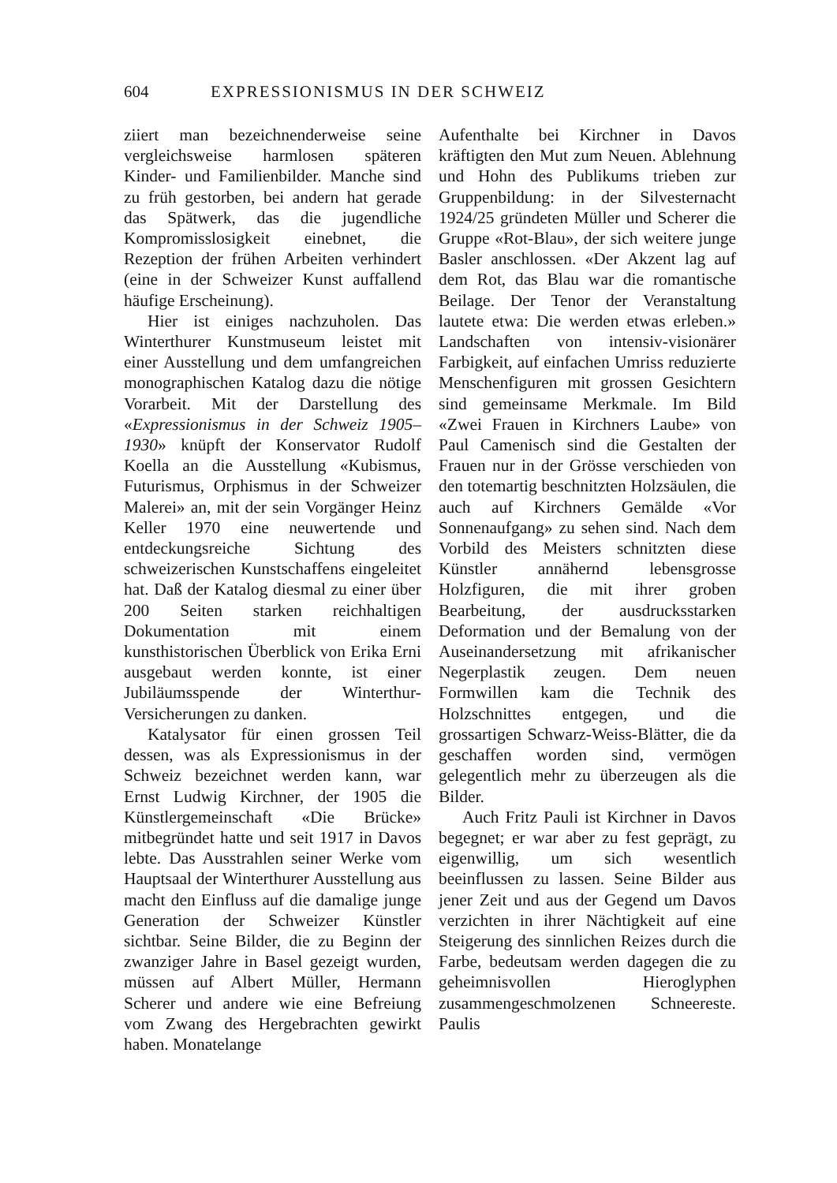604 EXPRESSIONISMUS IN DER SCHWEIZ
ziiert man bezeichnenderweise seine vergleichsweise harmlosen späteren Kinder- und Familienbilder. Manche sind zu früh gestorben, bei andern hat gerade das Spätwerk, das die jugendliche Kompromisslosigkeit einebnet, die Rezeption der frühen Arbeiten verhindert (eine in der Schweizer Kunst auffallend häufige Erscheinung).
Hier ist einiges nachzuholen. Das Winterthurer Kunstmuseum leistet mit einer Ausstellung und dem umfangreichen monographischen Katalog dazu die nötige Vorarbeit. Mit der Darstellung des «Expressionismus in der Schweiz 1905–1930» knüpft der Konservator Rudolf Koella an die Ausstellung «Kubismus, Futurismus, Orphismus in der Schweizer Malerei» an, mit der sein Vorgänger Heinz Keller 1970 eine neuwertende und entdeckungsreiche Sichtung des schweizerischen Kunstschaffens eingeleitet hat. Daß der Katalog diesmal zu einer über 200 Seiten starken reichhaltigen Dokumentation mit einem kunsthistorischen Überblick von Erika Erni ausgebaut werden konnte, ist einer Jubiläumsspende der Winterthur-Versicherungen zu danken.
Katalysator für einen grossen Teil dessen, was als Expressionismus in der Schweiz bezeichnet werden kann, war Ernst Ludwig Kirchner, der 1905 die Künstlergemeinschaft «Die Brücke» mitbegründet hatte und seit 1917 in Davos lebte. Das Ausstrahlen seiner Werke vom Hauptsaal der Winterthurer Ausstellung aus macht den Einfluss auf die damalige junge Generation der Schweizer Künstler sichtbar. Seine Bilder, die zu Beginn der zwanziger Jahre in Basel gezeigt wurden, müssen auf Albert Müller, Hermann Scherer und andere wie eine Befreiung vom Zwang des Hergebrachten gewirkt haben. Monatelange
Aufenthalte bei Kirchner in Davos kräftigten den Mut zum Neuen. Ablehnung und Hohn des Publikums trieben zur Gruppenbildung: in der Silvesternacht 1924/25 gründeten Müller und Scherer die Gruppe «Rot-Blau», der sich weitere junge Basler anschlossen. «Der Akzent lag auf dem Rot, das Blau war die romantische Beilage. Der Tenor der Veranstaltung lautete etwa: Die werden etwas erleben.» Landschaften von intensiv-visionärer Farbigkeit, auf einfachen Umriss reduzierte Menschenfiguren mit grossen Gesichtern sind gemeinsame Merkmale. Im Bild «Zwei Frauen in Kirchners Laube» von Paul Camenisch sind die Gestalten der Frauen nur in der Grösse verschieden von den totemartig beschnitzten Holzsäulen, die auch auf Kirchners Gemälde «Vor Sonnenaufgang» zu sehen sind. Nach dem Vorbild des Meisters schnitzten diese Künstler annähernd lebensgrosse Holzfiguren, die mit ihrer groben Bearbeitung, der ausdrucksstarken Deformation und der Bemalung von der Auseinandersetzung mit afrikanischer Negerplastik zeugen. Dem neuen Formwillen kam die Technik des Holzschnittes entgegen, und die grossartigen Schwarz-Weiss-Blätter, die da geschaffen worden sind, vermögen gelegentlich mehr zu überzeugen als die Bilder.
Auch Fritz Pauli ist Kirchner in Davos begegnet; er war aber zu fest geprägt, zu eigenwillig, um sich wesentlich beeinflussen zu lassen. Seine Bilder aus jener Zeit und aus der Gegend um Davos verzichten in ihrer Nächtigkeit auf eine Steigerung des sinnlichen Reizes durch die Farbe, bedeutsam werden dagegen die zu geheimnisvollen Hieroglyphen zusammengeschmolzenen Schneereste. Paulis